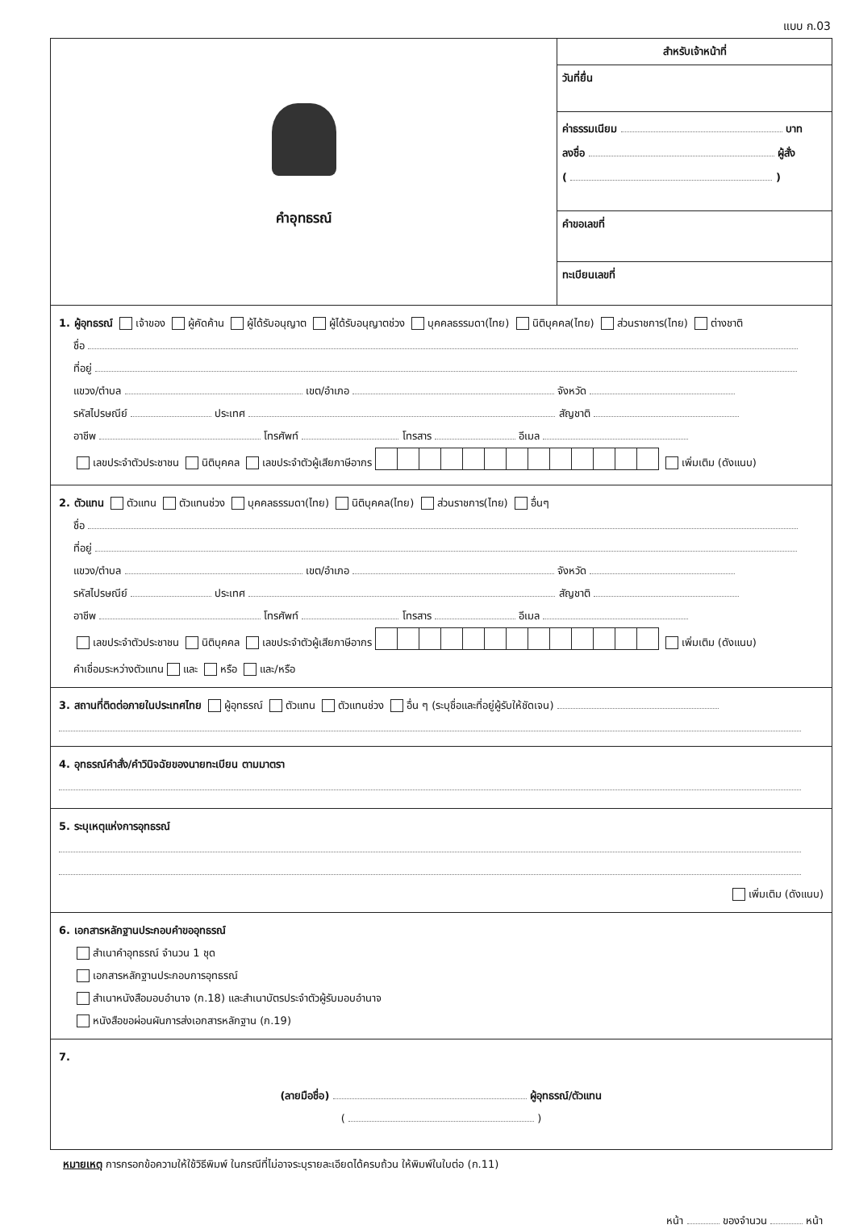แบบ ก.03
คำอุทธรณ์
สำหรับเจ้าหน้าที่
วันที่ยื่น
ค่าธรรมเนียม บาท
ลงชื่อ ผู้สั่ง
( )
คำขอเลขที่
ทะเบียนเลขที่
1. ผู้อุทธรณ์ เจ้าของ ผู้คัดค้าน ผู้ได้รับอนุญาต ผู้ได้รับอนุญาตช่วง บุคคลธรรมดา(ไทย) นิติบุคคล(ไทย) ส่วนราชการ(ไทย) ต่างชาติ
ชื่อ
ที่อยู่
แขวง/ตำบล เขต/อำเภอ จังหวัด
รหัสไปรษณีย์ ประเทศ สัญชาติ
อาชีพ โทรศัพท์ โทรสาร อีเมล
เลขประจำตัวประชาชน นิติบุคคล เลขประจำตัวผู้เสียภาษีอากร เพิ่มเติม (ดังแนบ)
2. ตัวแทน ตัวแทน ตัวแทนช่วง บุคคลธรรมดา(ไทย) นิติบุคคล(ไทย) ส่วนราชการ(ไทย) อื่นๆ
ชื่อ
ที่อยู่
แขวง/ตำบล เขต/อำเภอ จังหวัด
รหัสไปรษณีย์ ประเทศ สัญชาติ
อาชีพ โทรศัพท์ โทรสาร อีเมล
เลขประจำตัวประชาชน นิติบุคคล เลขประจำตัวผู้เสียภาษีอากร เพิ่มเติม (ดังแนบ)
คำเชื่อมระหว่างตัวแทน และ หรือ และ/หรือ
3. สถานที่ติดต่อภายในประเทศไทย ผู้อุทธรณ์ ตัวแทน ตัวแทนช่วง อื่น ๆ (ระบุชื่อและที่อยู่ผู้รับให้ชัดเจน)
4. อุทธรณ์คำสั่ง/คำวินิจฉัยของนายทะเบียน ตามมาตรา
5. ระบุเหตุแห่งการอุทธรณ์
เพิ่มเติม (ดังแนบ)
6. เอกสารหลักฐานประกอบคำขออุทธรณ์
สำเนาคำอุทธรณ์ จำนวน 1 ชุด
เอกสารหลักฐานประกอบการอุทธรณ์
สำเนาหนังสือมอบอำนาจ (ก.18) และสำเนาบัตรประจำตัวผู้รับมอบอำนาจ
หนังสือขอผ่อนผันการส่งเอกสารหลักฐาน (ก.19)
7.
(ลายมือชื่อ) ผู้อุทธรณ์/ตัวแทน
( )
หมายเหตุ การกรอกข้อความให้ใช้วิธีพิมพ์ ในกรณีที่ไม่อาจระบุรายละเอียดได้ครบถ้วน ให้พิมพ์ในใบต่อ (ก.11)
หน้า ของจำนวน หน้า